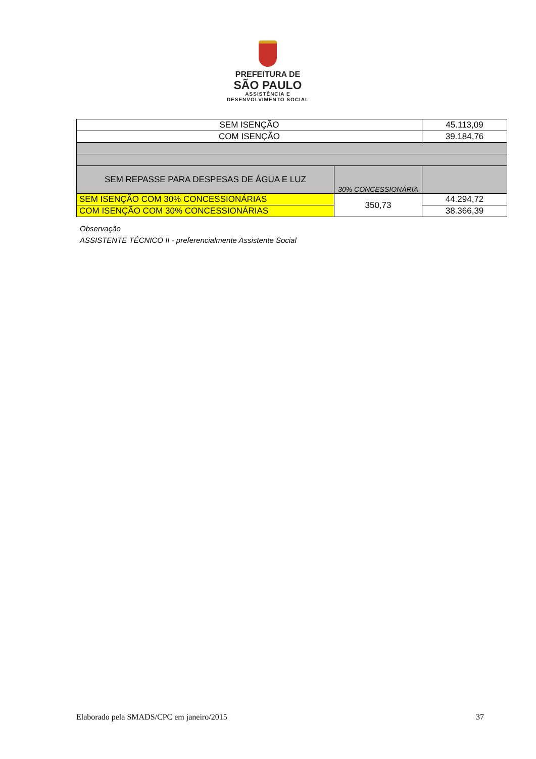PREFEITURA DE
SÃO PAULO
ASSISTÊNCIA E
DESENVOLVIMENTO SOCIAL
| SEM ISENÇÃO | | 45.113,09 |
| COM ISENÇÃO | | 39.184,76 |
| SEM REPASSE PARA DESPESAS DE ÁGUA E LUZ | 30% CONCESSIONÁRIA | |
| SEM ISENÇÃO COM 30% CONCESSIONÁRIAS | 350,73 | 44.294,72 |
| COM ISENÇÃO COM 30% CONCESSIONÁRIAS | | 38.366,39 |
Observação
ASSISTENTE TÉCNICO II - preferencialmente Assistente Social
Elaborado pela SMADS/CPC em janeiro/2015 37